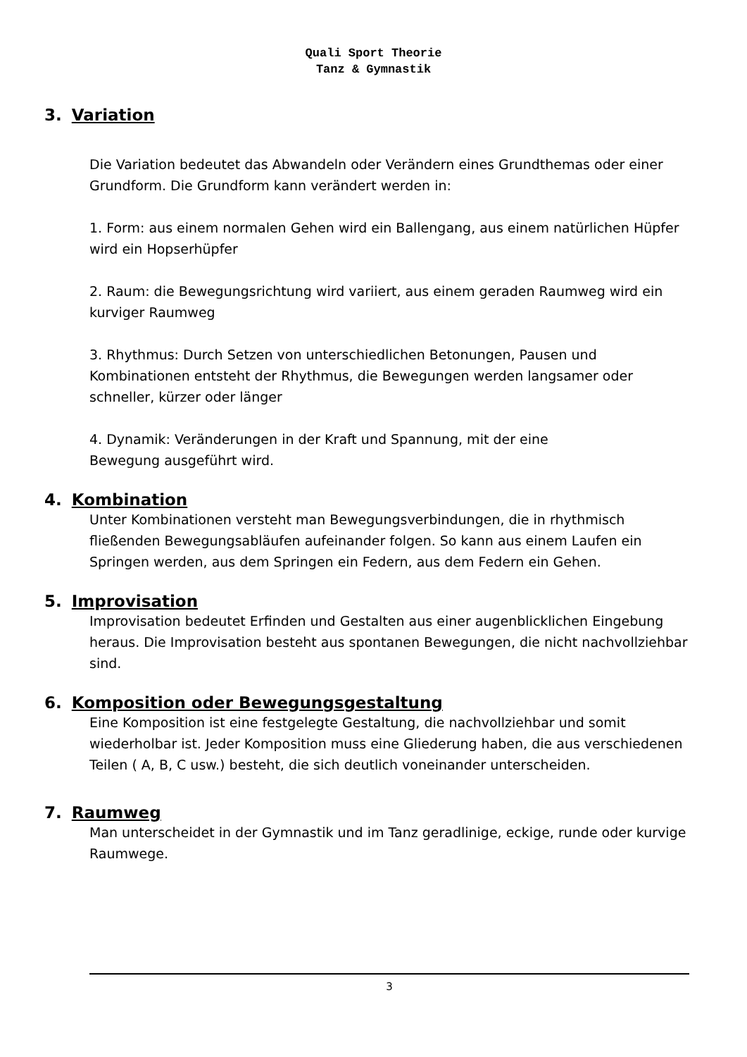Quali Sport Theorie
Tanz & Gymnastik
3. Variation
Die Variation bedeutet das Abwandeln oder Verändern eines Grundthemas oder einer Grundform. Die Grundform kann verändert werden in:
1. Form: aus einem normalen Gehen wird ein Ballengang, aus einem natürlichen Hüpfer wird ein Hopserhüpfer
2. Raum: die Bewegungsrichtung wird variiert, aus einem geraden Raumweg wird ein kurviger Raumweg
3. Rhythmus: Durch Setzen von unterschiedlichen Betonungen, Pausen und Kombinationen entsteht der Rhythmus, die Bewegungen werden langsamer oder schneller, kürzer oder länger
4. Dynamik: Veränderungen in der Kraft und Spannung, mit der eine
Bewegung ausgeführt wird.
4. Kombination
Unter Kombinationen versteht man Bewegungsverbindungen, die in rhythmisch fließenden Bewegungsabläufen aufeinander folgen. So kann aus einem Laufen ein Springen werden, aus dem Springen ein Federn, aus dem Federn ein Gehen.
5. Improvisation
Improvisation bedeutet Erfinden und Gestalten aus einer augenblicklichen Eingebung heraus. Die Improvisation besteht aus spontanen Bewegungen, die nicht nachvollziehbar sind.
6. Komposition oder Bewegungsgestaltung
Eine Komposition ist eine festgelegte Gestaltung, die nachvollziehbar und somit wiederholbar ist. Jeder Komposition muss eine Gliederung haben, die aus verschiedenen Teilen ( A, B, C usw.) besteht, die sich deutlich voneinander unterscheiden.
7. Raumweg
Man unterscheidet in der Gymnastik und im Tanz geradlinige, eckige, runde oder kurvige Raumwege.
3